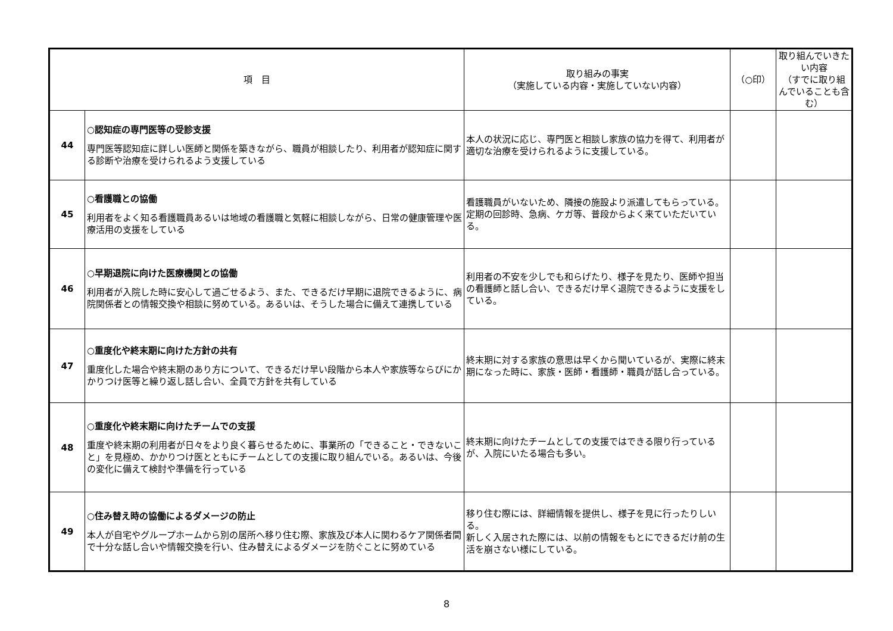| 項 目 | | 取り組みの事実 （実施している内容・実施していない内容） | （○印） | 取り組んでいきたい内容 （すでに取り組んでいることも含む） |
| --- | --- | --- | --- | --- |
| 44 | ○認知症の専門医等の受診支援 専門医等認知症に詳しい医師と関係を築きながら、職員が相談したり、利用者が認知症に関する診断や治療を受けられるよう支援している | 本人の状況に応じ、専門医と相談し家族の協力を得て、利用者が適切な治療を受けられるように支援している。 | | |
| 45 | ○看護職との協働 利用者をよく知る看護職員あるいは地域の看護職と気軽に相談しながら、日常の健康管理や医療活用の支援をしている | 看護職員がいないため、隣接の施設より派遣してもらっている。定期の回診時、急病、ケガ等、普段からよく来ていただいている。 | | |
| 46 | ○早期退院に向けた医療機関との協働 利用者が入院した時に安心して過ごせるよう、また、できるだけ早期に退院できるように、病院関係者との情報交換や相談に努めている。あるいは、そうした場合に備えて連携している | 利用者の不安を少しでも和らげたり、様子を見たり、医師や担当の看護師と話し合い、できるだけ早く退院できるように支援をしている。 | | |
| 47 | ○重度化や終末期に向けた方針の共有 重度化した場合や終末期のあり方について、できるだけ早い段階から本人や家族等ならびにかかりつけ医等と繰り返し話し合い、全員で方針を共有している | 終末期に対する家族の意思は早くから聞いているが、実際に終末期になった時に、家族・医師・看護師・職員が話し合っている。 | | |
| 48 | ○重度化や終末期に向けたチームでの支援 重度や終末期の利用者が日々をより良く暮らせるために、事業所の「できること・できないこと」を見極め、かかりつけ医とともにチームとしての支援に取り組んでいる。あるいは、今後の変化に備えて検討や準備を行っている | 終末期に向けたチームとしての支援ではできる限り行っているが、入院にいたる場合も多い。 | | |
| 49 | ○住み替え時の協働によるダメージの防止 本人が自宅やグループホームから別の居所へ移り住む際、家族及び本人に関わるケア関係者間で十分な話し合いや情報交換を行い、住み替えによるダメージを防ぐことに努めている | 移り住む際には、詳細情報を提供し、様子を見に行ったりしいる。 新しく入居された際には、以前の情報をもとにできるだけ前の生活を崩さない様にしている。 | | |
8